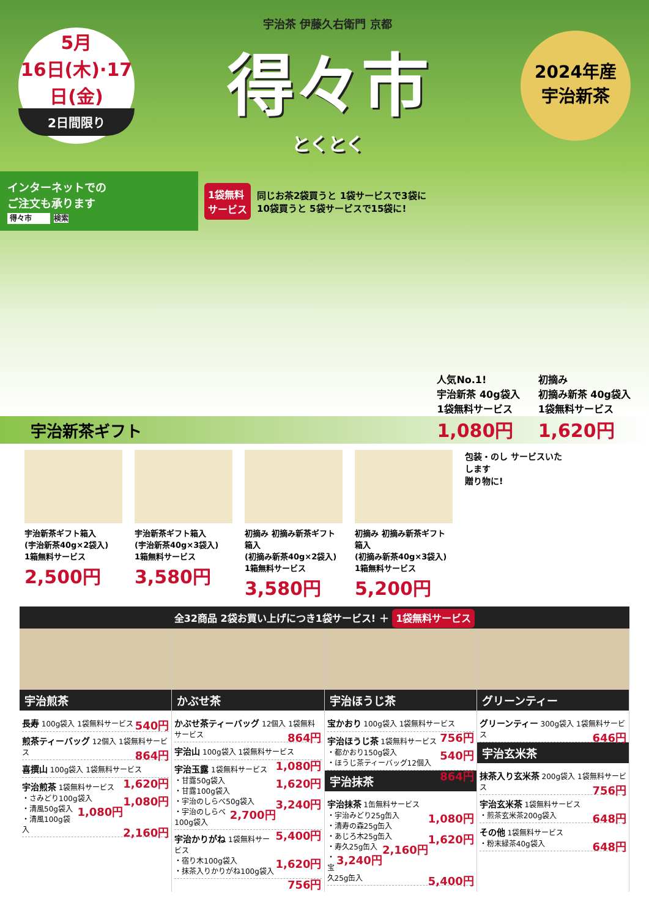5月
16日(木)·17日(金)
2日間限り
宇治茶 伊藤久右衛門 京都
得々市
とくとく
2024年産
宇治新茶
インターネットでの
ご注文も承ります
得々市 検索
1袋無料
サービス
同じお茶2袋買うと 1袋サービスで3袋に
10袋買うと 5袋サービスで15袋に!
人気No.1!
宇治新茶 40g袋入
1袋無料サービス
1,080円
初摘み
初摘み新茶 40g袋入
1袋無料サービス
1,620円
宇治新茶ギフト
宇治新茶ギフト箱入
(宇治新茶40g×2袋入)
1箱無料サービス
2,500円
宇治新茶ギフト箱入
(宇治新茶40g×3袋入)
1箱無料サービス
3,580円
初摘み 初摘み新茶ギフト箱入
(初摘み新茶40g×2袋入)
1箱無料サービス
3,580円
初摘み 初摘み新茶ギフト箱入
(初摘み新茶40g×3袋入)
1箱無料サービス
5,200円
包装・のし サービスいたします
贈り物に!
全32商品 2袋お買い上げにつき1袋サービス! ＋ 1袋無料サービス
宇治煎茶
長寿 100g袋入 1袋無料サービス 540円
煎茶ティーバッグ 12個入 1袋無料サービス 864円
喜撰山 100g袋入 1袋無料サービス 1,620円
宇治煎茶 1袋無料サービス
・さみどり100g袋入 1,080円
・清風50g袋入 1,080円
・清風100g袋入 2,160円
かぶせ茶
かぶせ茶ティーバッグ 12個入 1袋無料サービス 864円
宇治山 100g袋入 1袋無料サービス 1,080円
宇治玉露 1袋無料サービス
・甘露50g袋入 1,620円
・甘露100g袋入 3,240円
・宇治のしらべ50g袋入 2,700円
・宇治のしらべ100g袋入 5,400円
宇治かりがね 1袋無料サービス
・宿り木100g袋入 1,620円
・抹茶入りかりがね100g袋入 756円
宇治ほうじ茶
宝かおり 100g袋入 1袋無料サービス 756円
宇治ほうじ茶 1袋無料サービス
・都かおり150g袋入 540円
・ほうじ茶ティーバッグ12個入 864円
宇治抹茶
宇治抹茶 1缶無料サービス
・宇治みどり25g缶入 1,080円
・清寿の森25g缶入 1,620円
・あじろ木25g缶入 2,160円
・寿久25g缶入 3,240円
・宝久25g缶入 5,400円
グリーンティー
グリーンティー 300g袋入 1袋無料サービス 646円
宇治玄米茶
抹茶入り玄米茶 200g袋入 1袋無料サービス 756円
宇治玄米茶 1袋無料サービス
・煎茶玄米茶200g袋入 648円
その他 1袋無料サービス
・粉末緑茶40g袋入 648円